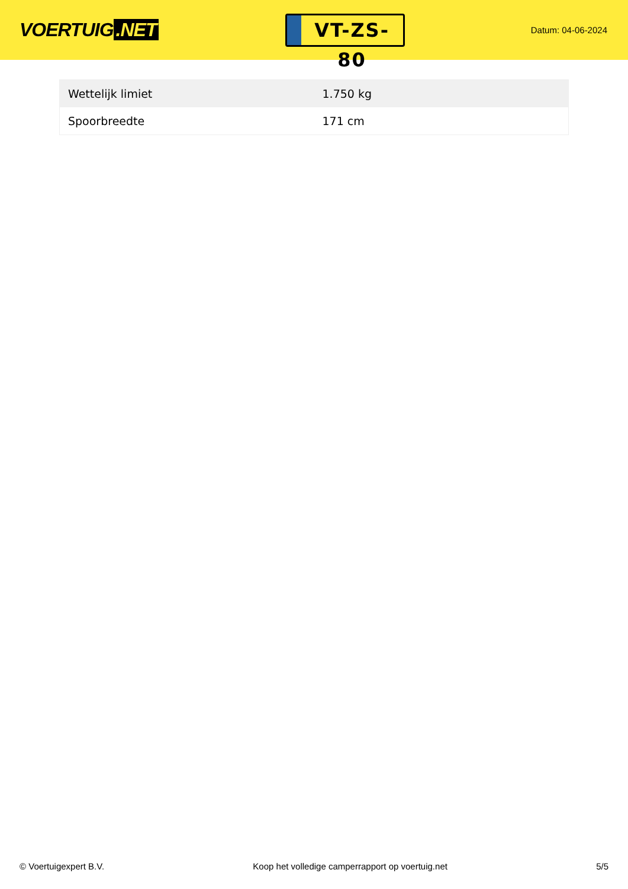VOERTUIG.NET
VT-ZS-80
Datum: 04-06-2024
| Wettelijk limiet | 1.750 kg |
| Spoorbreedte | 171 cm |
© Voertuigexpert B.V. Koop het volledige camperrapport op voertuig.net 5/5